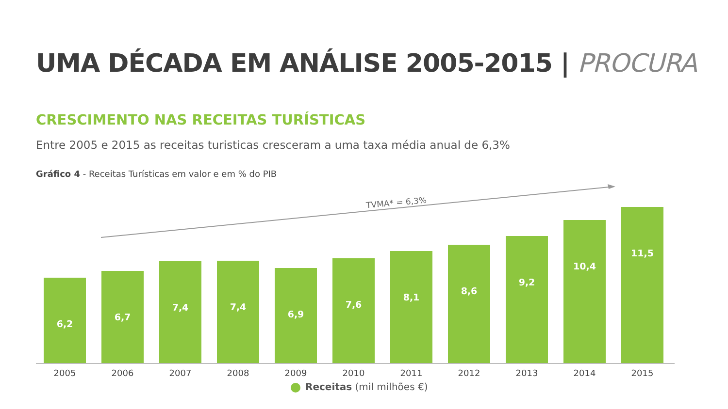UMA DÉCADA EM ANÁLISE 2005-2015 | PROCURA
CRESCIMENTO NAS RECEITAS TURÍSTICAS
Entre 2005 e 2015 as receitas turisticas cresceram a uma taxa média anual de 6,3%
Gráfico 4 - Receitas Turísticas em valor e em % do PIB
TVMA* = 6,3%
6,2
6,7
7,4
7,4
6,9
7,6
8,1
8,6
9,2
10,4
11,5
2005 2006 2007 2008 2009 2010 2011 2012 2013 2014 2015
Receitas (mil milhões €)